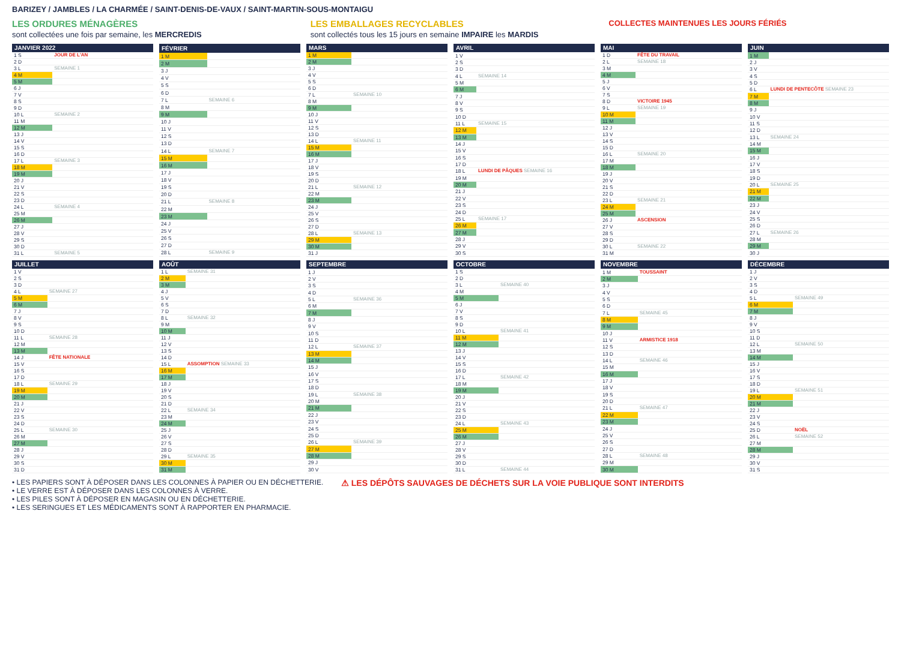BARIZEY / JAMBLES / LA CHARMÉE / SAINT-DENIS-DE-VAUX / SAINT-MARTIN-SOUS-MONTAIGU
LES ORDURES MÉNAGÈRES
sont collectées une fois par semaine, les MERCREDIS
LES EMBALLAGES RECYCLABLES
sont collectés tous les 15 jours en semaine IMPAIRE les MARDIS
COLLECTES MAINTENUES LES JOURS FÉRIÉS
| JANVIER 2022 | |
| --- | --- |
| 1 S | JOUR DE L'AN |
| 2 D | |
| 3 L | SEMAINE 1 |
| 4 M | |
| 5 M | |
| 6 J | |
| 7 V | |
| 8 S | |
| 9 D | |
| 10 L | SEMAINE 2 |
| 11 M | |
| 12 M | |
| 13 J | |
| 14 V | |
| 15 S | |
| 16 D | |
| 17 L | SEMAINE 3 |
| 18 M | |
| 19 M | |
| 20 J | |
| 21 V | |
| 22 S | |
| 23 D | |
| 24 L | SEMAINE 4 |
| 25 M | |
| 26 M | |
| 27 J | |
| 28 V | |
| 29 S | |
| 30 D | |
| 31 L | SEMAINE 5 |
| FÉVRIER | |
| --- | --- |
| 1 M | |
| 2 M | |
| 3 J | |
| 4 V | |
| 5 S | |
| 6 D | |
| 7 L | SEMAINE 6 |
| 8 M | |
| 9 M | |
| 10 J | |
| 11 V | |
| 12 S | |
| 13 D | |
| 14 L | SEMAINE 7 |
| 15 M | |
| 16 M | |
| 17 J | |
| 18 V | |
| 19 S | |
| 20 D | |
| 21 L | SEMAINE 8 |
| 22 M | |
| 23 M | |
| 24 J | |
| 25 V | |
| 26 S | |
| 27 D | |
| 28 L | SEMAINE 9 |
| MARS | |
| --- | --- |
| 1 M | |
| 2 M | |
| 3 J | |
| 4 V | |
| 5 S | |
| 6 D | |
| 7 L | SEMAINE 10 |
| 8 M | |
| 9 M | |
| 10 J | |
| 11 V | |
| 12 S | |
| 13 D | |
| 14 L | SEMAINE 11 |
| 15 M | |
| 16 M | |
| 17 J | |
| 18 V | |
| 19 S | |
| 20 D | |
| 21 L | SEMAINE 12 |
| 22 M | |
| 23 M | |
| 24 J | |
| 25 V | |
| 26 S | |
| 27 D | |
| 28 L | SEMAINE 13 |
| 29 M | |
| 30 M | |
| 31 J | |
| AVRIL | |
| --- | --- |
| 1 V | |
| 2 S | |
| 3 D | |
| 4 L | SEMAINE 14 |
| 5 M | |
| 6 M | |
| 7 J | |
| 8 V | |
| 9 S | |
| 10 D | |
| 11 L | SEMAINE 15 |
| 12 M | |
| 13 M | |
| 14 J | |
| 15 V | |
| 16 S | |
| 17 D | |
| 18 L | LUNDI DE PÂQUES SEMAINE 16 |
| 19 M | |
| 20 M | |
| 21 J | |
| 22 V | |
| 23 S | |
| 24 D | |
| 25 L | SEMAINE 17 |
| 26 M | |
| 27 M | |
| 28 J | |
| 29 V | |
| 30 S | |
| MAI | |
| --- | --- |
| 1 D | FÊTE DU TRAVAIL |
| 2 L | SEMAINE 18 |
| 3 M | |
| 4 M | |
| 5 J | |
| 6 V | |
| 7 S | |
| 8 D | VICTOIRE 1945 |
| 9 L | SEMAINE 19 |
| 10 M | |
| 11 M | |
| 12 J | |
| 13 V | |
| 14 S | |
| 15 D | |
| 16 L | SEMAINE 20 |
| 17 M | |
| 18 M | |
| 19 J | |
| 20 V | |
| 21 S | |
| 22 D | |
| 23 L | SEMAINE 21 |
| 24 M | |
| 25 M | |
| 26 J | ASCENSION |
| 27 V | |
| 28 S | |
| 29 D | |
| 30 L | SEMAINE 22 |
| 31 M | |
| JUIN | |
| --- | --- |
| 1 M | |
| 2 J | |
| 3 V | |
| 4 S | |
| 5 D | |
| 6 L | LUNDI DE PENTECÔTE SEMAINE 23 |
| 7 M | |
| 8 M | |
| 9 J | |
| 10 V | |
| 11 S | |
| 12 D | |
| 13 L | SEMAINE 24 |
| 14 M | |
| 15 M | |
| 16 J | |
| 17 V | |
| 18 S | |
| 19 D | |
| 20 L | SEMAINE 25 |
| 21 M | |
| 22 M | |
| 23 J | |
| 24 V | |
| 25 S | |
| 26 D | |
| 27 L | SEMAINE 26 |
| 28 M | |
| 29 M | |
| 30 J | |
| JUILLET | |
| --- | --- |
| 1 V | |
| 2 S | |
| 3 D | |
| 4 L | SEMAINE 27 |
| 5 M | |
| 6 M | |
| 7 J | |
| 8 V | |
| 9 S | |
| 10 D | |
| 11 L | SEMAINE 28 |
| 12 M | |
| 13 M | |
| 14 J | FÊTE NATIONALE |
| 15 V | |
| 16 S | |
| 17 D | |
| 18 L | SEMAINE 29 |
| 19 M | |
| 20 M | |
| 21 J | |
| 22 V | |
| 23 S | |
| 24 D | |
| 25 L | SEMAINE 30 |
| 26 M | |
| 27 M | |
| 28 J | |
| 29 V | |
| 30 S | |
| 31 D | |
| AOÛT | |
| --- | --- |
| 1 L | SEMAINE 31 |
| 2 M | |
| 3 M | |
| 4 J | |
| 5 V | |
| 6 S | |
| 7 D | |
| 8 L | SEMAINE 32 |
| 9 M | |
| 10 M | |
| 11 J | |
| 12 V | |
| 13 S | |
| 14 D | |
| 15 L | ASSOMPTION SEMAINE 33 |
| 16 M | |
| 17 M | |
| 18 J | |
| 19 V | |
| 20 S | |
| 21 D | |
| 22 L | SEMAINE 34 |
| 23 M | |
| 24 M | |
| 25 J | |
| 26 V | |
| 27 S | |
| 28 D | |
| 29 L | SEMAINE 35 |
| 30 M | |
| 31 M | |
| SEPTEMBRE | |
| --- | --- |
| 1 J | |
| 2 V | |
| 3 S | |
| 4 D | |
| 5 L | SEMAINE 36 |
| 6 M | |
| 7 M | |
| 8 J | |
| 9 V | |
| 10 S | |
| 11 D | |
| 12 L | SEMAINE 37 |
| 13 M | |
| 14 M | |
| 15 J | |
| 16 V | |
| 17 S | |
| 18 D | |
| 19 L | SEMAINE 38 |
| 20 M | |
| 21 M | |
| 22 J | |
| 23 V | |
| 24 S | |
| 25 D | |
| 26 L | SEMAINE 39 |
| 27 M | |
| 28 M | |
| 29 J | |
| 30 V | |
| OCTOBRE | |
| --- | --- |
| 1 S | |
| 2 D | |
| 3 L | SEMAINE 40 |
| 4 M | |
| 5 M | |
| 6 J | |
| 7 V | |
| 8 S | |
| 9 D | |
| 10 L | SEMAINE 41 |
| 11 M | |
| 12 M | |
| 13 J | |
| 14 V | |
| 15 S | |
| 16 D | |
| 17 L | SEMAINE 42 |
| 18 M | |
| 19 M | |
| 20 J | |
| 21 V | |
| 22 S | |
| 23 D | |
| 24 L | SEMAINE 43 |
| 25 M | |
| 26 M | |
| 27 J | |
| 28 V | |
| 29 S | |
| 30 D | |
| 31 L | SEMAINE 44 |
| NOVEMBRE | |
| --- | --- |
| 1 M | TOUSSAINT |
| 2 M | |
| 3 J | |
| 4 V | |
| 5 S | |
| 6 D | |
| 7 L | SEMAINE 45 |
| 8 M | |
| 9 M | |
| 10 J | |
| 11 V | ARMISTICE 1918 |
| 12 S | |
| 13 D | |
| 14 L | SEMAINE 46 |
| 15 M | |
| 16 M | |
| 17 J | |
| 18 V | |
| 19 S | |
| 20 D | |
| 21 L | SEMAINE 47 |
| 22 M | |
| 23 M | |
| 24 J | |
| 25 V | |
| 26 S | |
| 27 D | |
| 28 L | SEMAINE 48 |
| 29 M | |
| 30 M | |
| DÉCEMBRE | |
| --- | --- |
| 1 J | |
| 2 V | |
| 3 S | |
| 4 D | |
| 5 L | SEMAINE 49 |
| 6 M | |
| 7 M | |
| 8 J | |
| 9 V | |
| 10 S | |
| 11 D | |
| 12 L | SEMAINE 50 |
| 13 M | |
| 14 M | |
| 15 J | |
| 16 V | |
| 17 S | |
| 18 D | |
| 19 L | SEMAINE 51 |
| 20 M | |
| 21 M | |
| 22 J | |
| 23 V | |
| 24 S | |
| 25 D | NOËL |
| 26 L | SEMAINE 52 |
| 27 M | |
| 28 M | |
| 29 J | |
| 30 V | |
| 31 S | |
• LES PAPIERS SONT À DÉPOSER DANS LES COLONNES À PAPIER OU EN DÉCHETTERIE.
• LE VERRE EST À DÉPOSER DANS LES COLONNES À VERRE.
• LES PILES SONT À DÉPOSER EN MAGASIN OU EN DÉCHETTERIE.
• LES SERINGUES ET LES MÉDICAMENTS SONT À RAPPORTER EN PHARMACIE.
⚠ LES DÉPÔTS SAUVAGES DE DÉCHETS SUR LA VOIE PUBLIQUE SONT INTERDITS